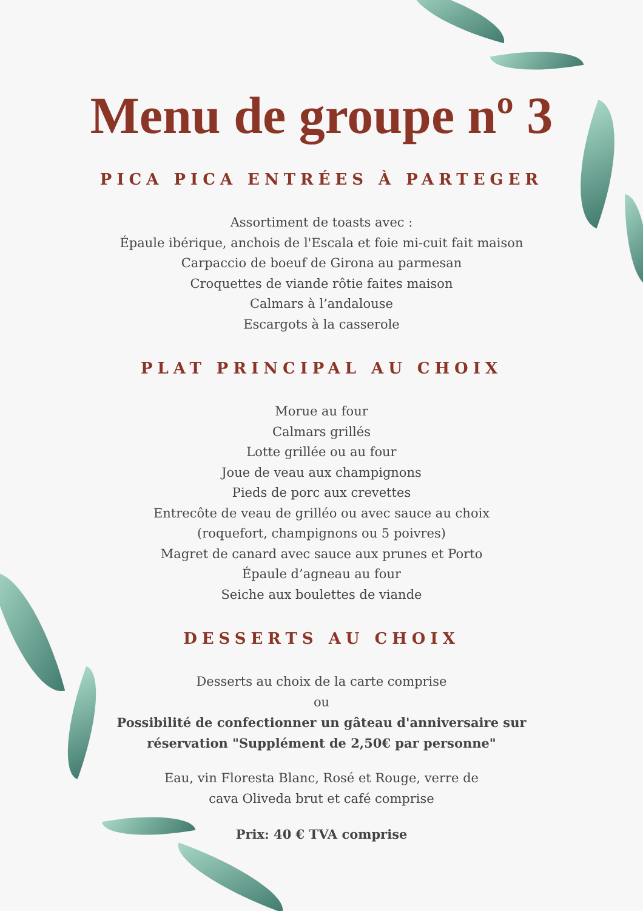Menu de groupe nº 3
PICA PICA ENTRÉES À PARTEGER
Assortiment de toasts avec :
Épaule ibérique, anchois de l'Escala et foie mi-cuit fait maison
Carpaccio de boeuf de Girona au parmesan
Croquettes de viande rôtie faites maison
Calmars à l’andalouse
Escargots à la casserole
PLAT PRINCIPAL AU CHOIX
Morue au four
Calmars grillés
Lotte grillée ou au four
Joue de veau aux champignons
Pieds de porc aux crevettes
Entrecôte de veau de grilléo ou avec sauce au choix
(roquefort, champignons ou 5 poivres)
Magret de canard avec sauce aux prunes et Porto
Épaule d’agneau au four
Seiche aux boulettes de viande
DESSERTS AU CHOIX
Desserts au choix de la carte comprise
ou
Possibilité de confectionner un gâteau d'anniversaire sur
réservation "Supplément de 2,50€ par personne"
Eau, vin Floresta Blanc, Rosé et Rouge, verre de
cava Oliveda brut et café comprise
Prix: 40 € TVA comprise